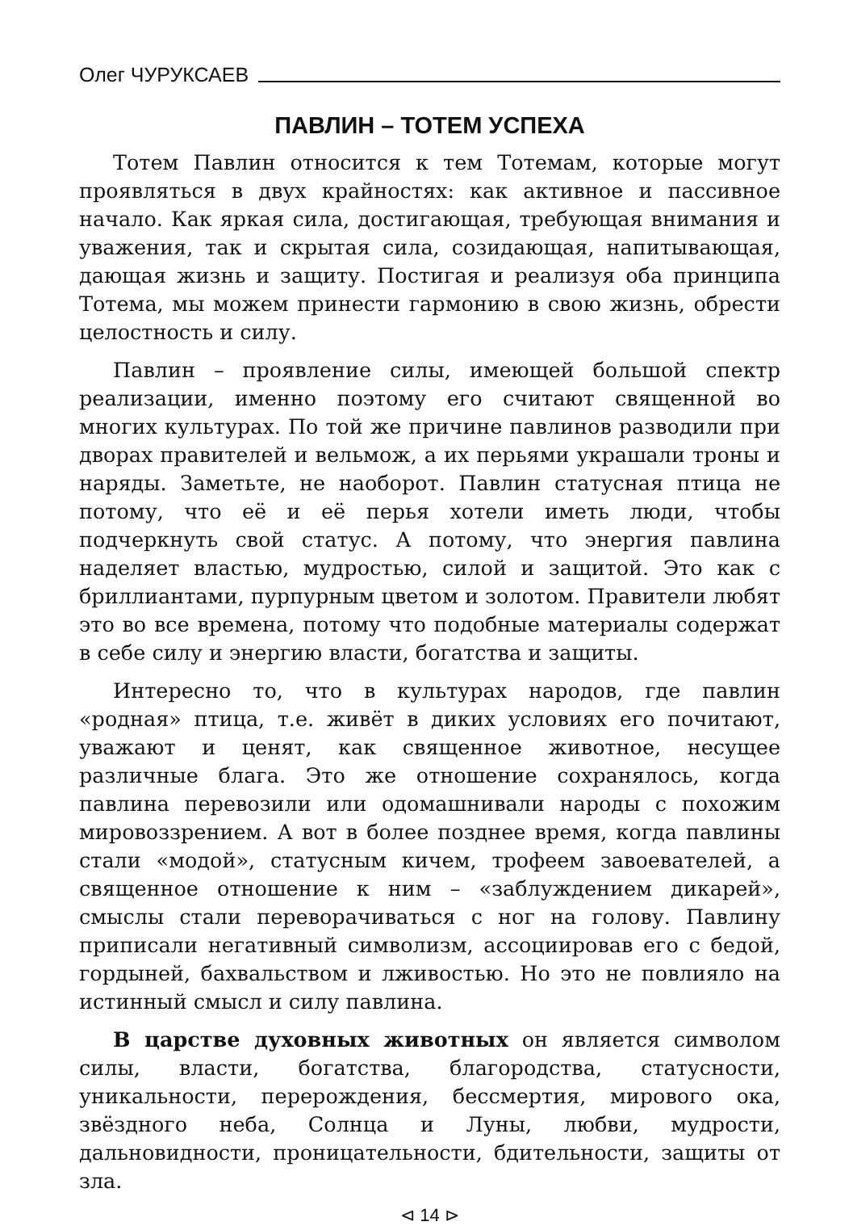Олег ЧУРУКСАЕВ
ПАВЛИН – ТОТЕМ УСПЕХА
Тотем Павлин относится к тем Тотемам, которые могут проявляться в двух крайностях: как активное и пассивное начало. Как яркая сила, достигающая, требующая внимания и уважения, так и скрытая сила, созидающая, напитывающая, дающая жизнь и защиту. Постигая и реализуя оба принципа Тотема, мы можем принести гармонию в свою жизнь, обрести целостность и силу.
Павлин – проявление силы, имеющей большой спектр реализации, именно поэтому его считают священной во многих культурах. По той же причине павлинов разводили при дворах правителей и вельмож, а их перьями украшали троны и наряды. Заметьте, не наоборот. Павлин статусная птица не потому, что её и её перья хотели иметь люди, чтобы подчеркнуть свой статус. А потому, что энергия павлина наделяет властью, мудростью, силой и защитой. Это как с бриллиантами, пурпурным цветом и золотом. Правители любят это во все времена, потому что подобные материалы содержат в себе силу и энергию власти, богатства и защиты.
Интересно то, что в культурах народов, где павлин «родная» птица, т.е. живёт в диких условиях его почитают, уважают и ценят, как священное животное, несущее различные блага. Это же отношение сохранялось, когда павлина перевозили или одомашнивали народы с похожим мировоззрением. А вот в более позднее время, когда павлины стали «модой», статусным кичем, трофеем завоевателей, а священное отношение к ним – «заблуждением дикарей», смыслы стали переворачиваться с ног на голову. Павлину приписали негативный символизм, ассоциировав его с бедой, гордыней, бахвальством и лживостью. Но это не повлияло на истинный смысл и силу павлина.
В царстве духовных животных он является символом силы, власти, богатства, благородства, статусности, уникальности, перерождения, бессмертия, мирового ока, звёздного неба, Солнца и Луны, любви, мудрости, дальновидности, проницательности, бдительности, защиты от зла.
⊲ 14 ⊳